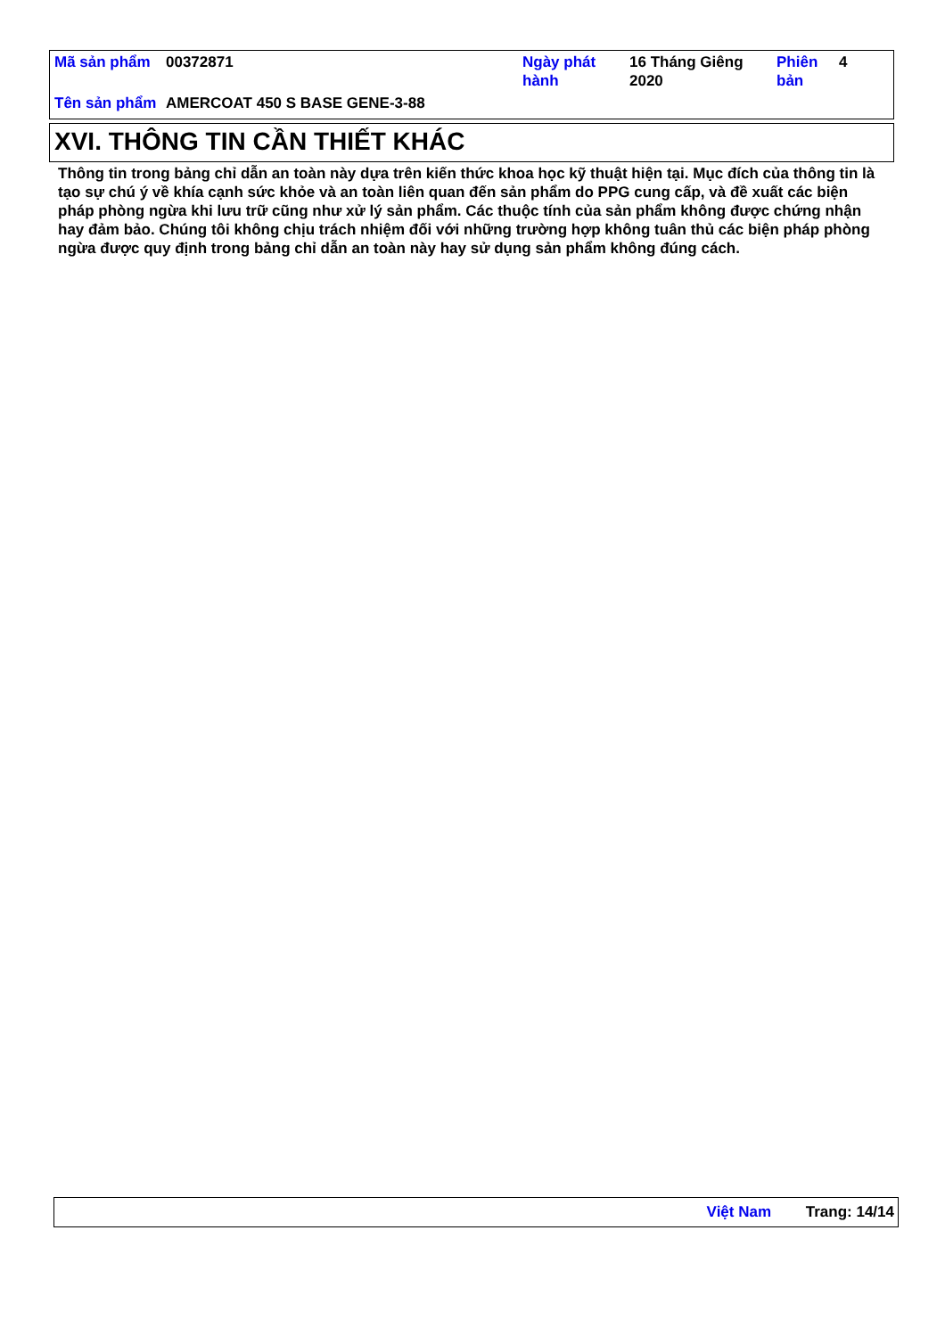| Mã sản phẩm | 00372871 | Ngày phát hành | 16 Tháng Giêng 2020 | Phiên bản | 4 |
| Tên sản phẩm | AMERCOAT 450 S BASE GENE-3-88 | | | | |
XVI. THÔNG TIN CẦN THIẾT KHÁC
Thông tin trong bảng chỉ dẫn an toàn này dựa trên kiến thức khoa học kỹ thuật hiện tại. Mục đích của thông tin là tạo sự chú ý về khía cạnh sức khỏe và an toàn liên quan đến sản phẩm do PPG cung cấp, và đề xuất các biện pháp phòng ngừa khi lưu trữ cũng như xử lý sản phẩm. Các thuộc tính của sản phẩm không được chứng nhận hay đảm bảo. Chúng tôi không chịu trách nhiệm đối với những trường hợp không tuân thủ các biện pháp phòng ngừa được quy định trong bảng chỉ dẫn an toàn này hay sử dụng sản phẩm không đúng cách.
Việt Nam Trang: 14/14